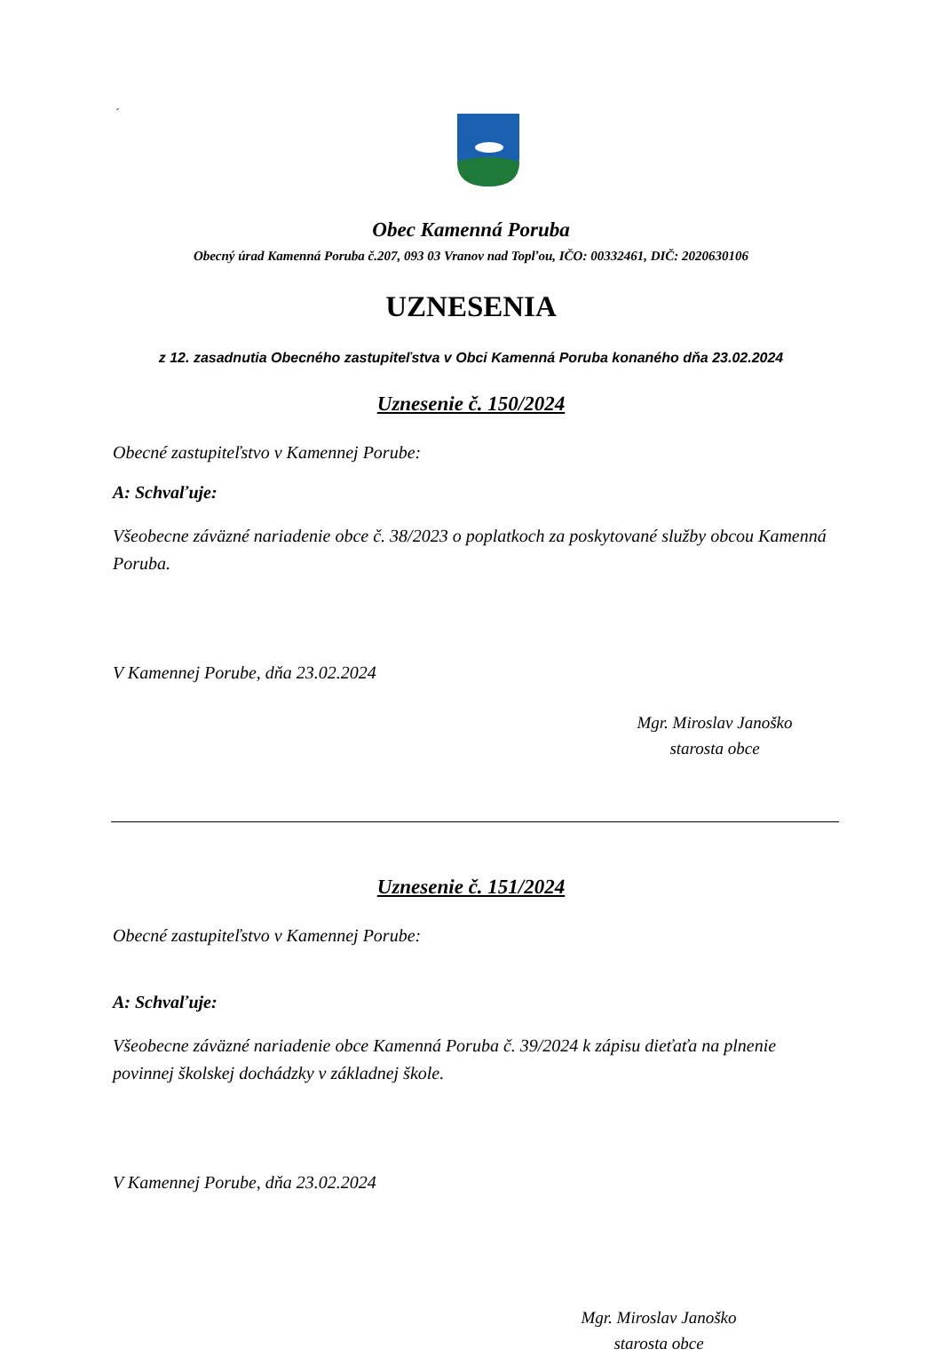´
Obec Kamenná Poruba
Obecný úrad Kamenná Poruba č.207, 093 03 Vranov nad Topľou, IČO: 00332461, DIČ: 2020630106
UZNESENIA
z 12. zasadnutia Obecného zastupiteľstva v Obci Kamenná Poruba konaného dňa 23.02.2024
Uznesenie č. 150/2024
Obecné zastupiteľstvo v Kamennej Porube:
A: Schvaľuje:
Všeobecne záväzné nariadenie obce č. 38/2023 o poplatkoch za poskytované služby obcou Kamenná Poruba.
V Kamennej Porube, dňa 23.02.2024
Mgr. Miroslav Janoško
starosta obce
Uznesenie č. 151/2024
Obecné zastupiteľstvo v Kamennej Porube:
A: Schvaľuje:
Všeobecne záväzné nariadenie obce Kamenná Poruba č. 39/2024 k zápisu dieťaťa na plnenie povinnej školskej dochádzky v základnej škole.
V Kamennej Porube, dňa 23.02.2024
Mgr. Miroslav Janoško
starosta obce